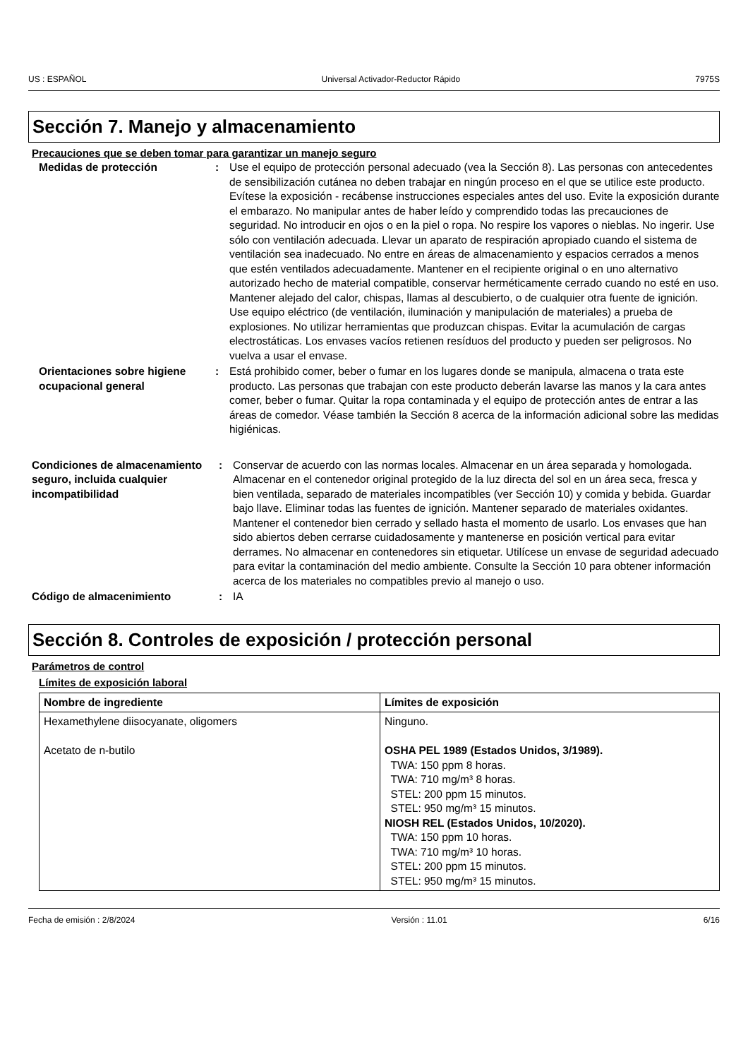US : ESPAÑOL Universal Activador-Reductor Rápido 7975S
Sección 7. Manejo y almacenamiento
Precauciones que se deben tomar para garantizar un manejo seguro
Medidas de protección : Use el equipo de protección personal adecuado (vea la Sección 8). Las personas con antecedentes de sensibilización cutánea no deben trabajar en ningún proceso en el que se utilice este producto. Evítese la exposición - recábense instrucciones especiales antes del uso. Evite la exposición durante el embarazo. No manipular antes de haber leído y comprendido todas las precauciones de seguridad. No introducir en ojos o en la piel o ropa. No respire los vapores o nieblas. No ingerir. Use sólo con ventilación adecuada. Llevar un aparato de respiración apropiado cuando el sistema de ventilación sea inadecuado. No entre en áreas de almacenamiento y espacios cerrados a menos que estén ventilados adecuadamente. Mantener en el recipiente original o en uno alternativo autorizado hecho de material compatible, conservar herméticamente cerrado cuando no esté en uso. Mantener alejado del calor, chispas, llamas al descubierto, o de cualquier otra fuente de ignición. Use equipo eléctrico (de ventilación, iluminación y manipulación de materiales) a prueba de explosiones. No utilizar herramientas que produzcan chispas. Evitar la acumulación de cargas electrostáticas. Los envases vacíos retienen resíduos del producto y pueden ser peligrosos. No vuelva a usar el envase.
Orientaciones sobre higiene ocupacional general
: Está prohibido comer, beber o fumar en los lugares donde se manipula, almacena o trata este producto. Las personas que trabajan con este producto deberán lavarse las manos y la cara antes comer, beber o fumar. Quitar la ropa contaminada y el equipo de protección antes de entrar a las áreas de comedor. Véase también la Sección 8 acerca de la información adicional sobre las medidas higiénicas.
Condiciones de almacenamiento seguro, incluida cualquier incompatibilidad
: Conservar de acuerdo con las normas locales. Almacenar en un área separada y homologada. Almacenar en el contenedor original protegido de la luz directa del sol en un área seca, fresca y bien ventilada, separado de materiales incompatibles (ver Sección 10) y comida y bebida. Guardar bajo llave. Eliminar todas las fuentes de ignición. Mantener separado de materiales oxidantes. Mantener el contenedor bien cerrado y sellado hasta el momento de usarlo. Los envases que han sido abiertos deben cerrarse cuidadosamente y mantenerse en posición vertical para evitar derrames. No almacenar en contenedores sin etiquetar. Utilícese un envase de seguridad adecuado para evitar la contaminación del medio ambiente. Consulte la Sección 10 para obtener información acerca de los materiales no compatibles previo al manejo o uso.
Código de almacenimiento : IA
Sección 8. Controles de exposición / protección personal
Parámetros de control
Límites de exposición laboral
| Nombre de ingrediente | Límites de exposición |
| --- | --- |
| Hexamethylene diisocyanate, oligomers Acetato de n-butilo | Ninguno. OSHA PEL 1989 (Estados Unidos, 3/1989). TWA: 150 ppm 8 horas. TWA: 710 mg/m³ 8 horas. STEL: 200 ppm 15 minutos. STEL: 950 mg/m³ 15 minutos. NIOSH REL (Estados Unidos, 10/2020). TWA: 150 ppm 10 horas. TWA: 710 mg/m³ 10 horas. STEL: 200 ppm 15 minutos. STEL: 950 mg/m³ 15 minutos. |
Fecha de emisión : 2/8/2024 Versión : 11.01 6/16